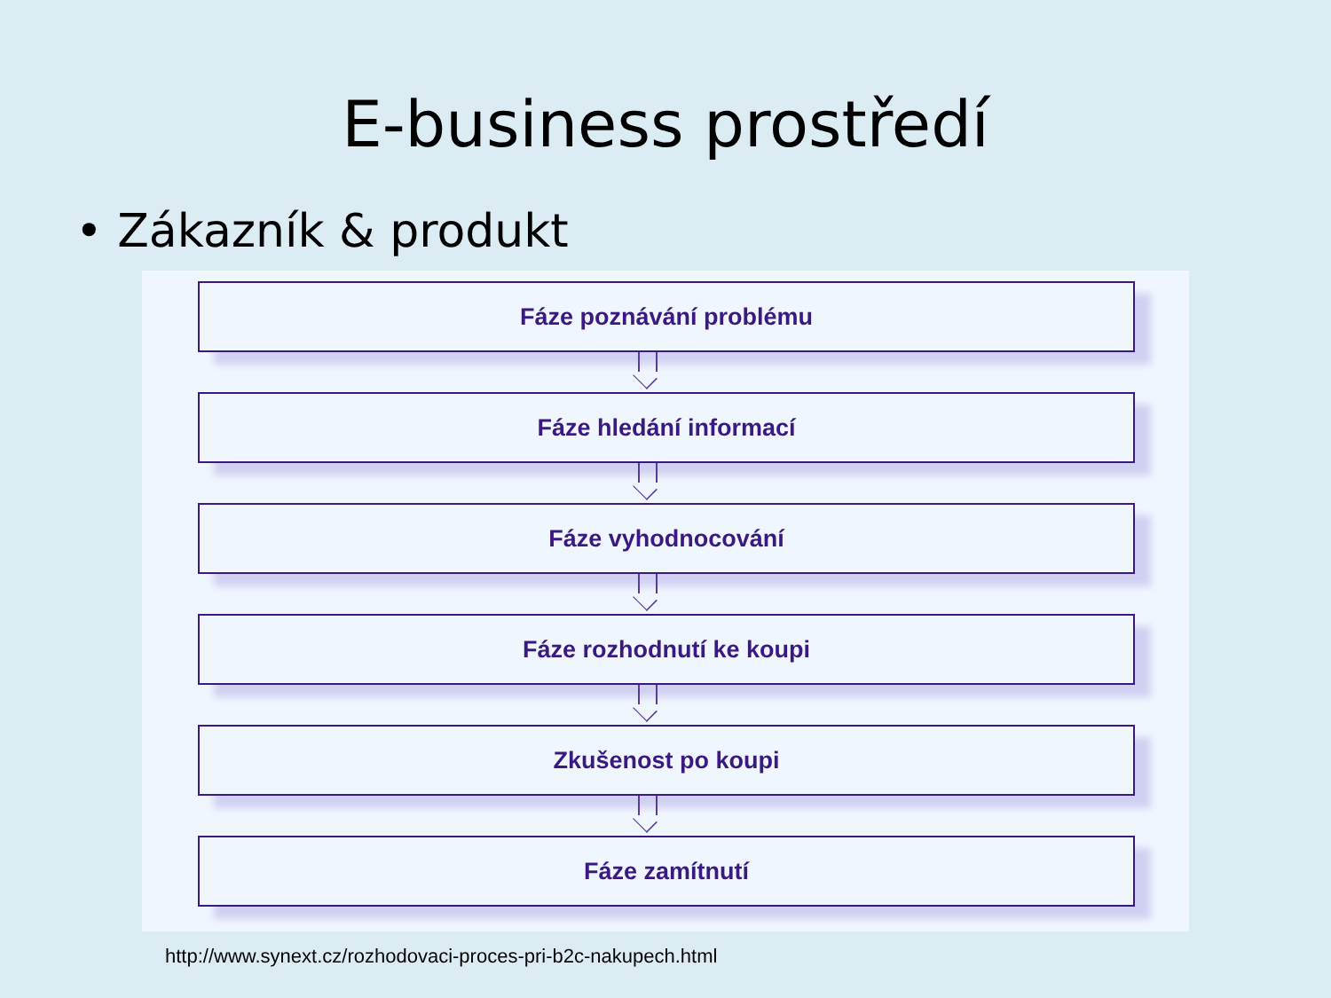E-business prostředí
• Zákazník & produkt
Fáze poznávání problému
Fáze hledání informací
Fáze vyhodnocování
Fáze rozhodnutí ke koupi
Zkušenost po koupi
Fáze zamítnutí
http://www.synext.cz/rozhodovaci-proces-pri-b2c-nakupech.html